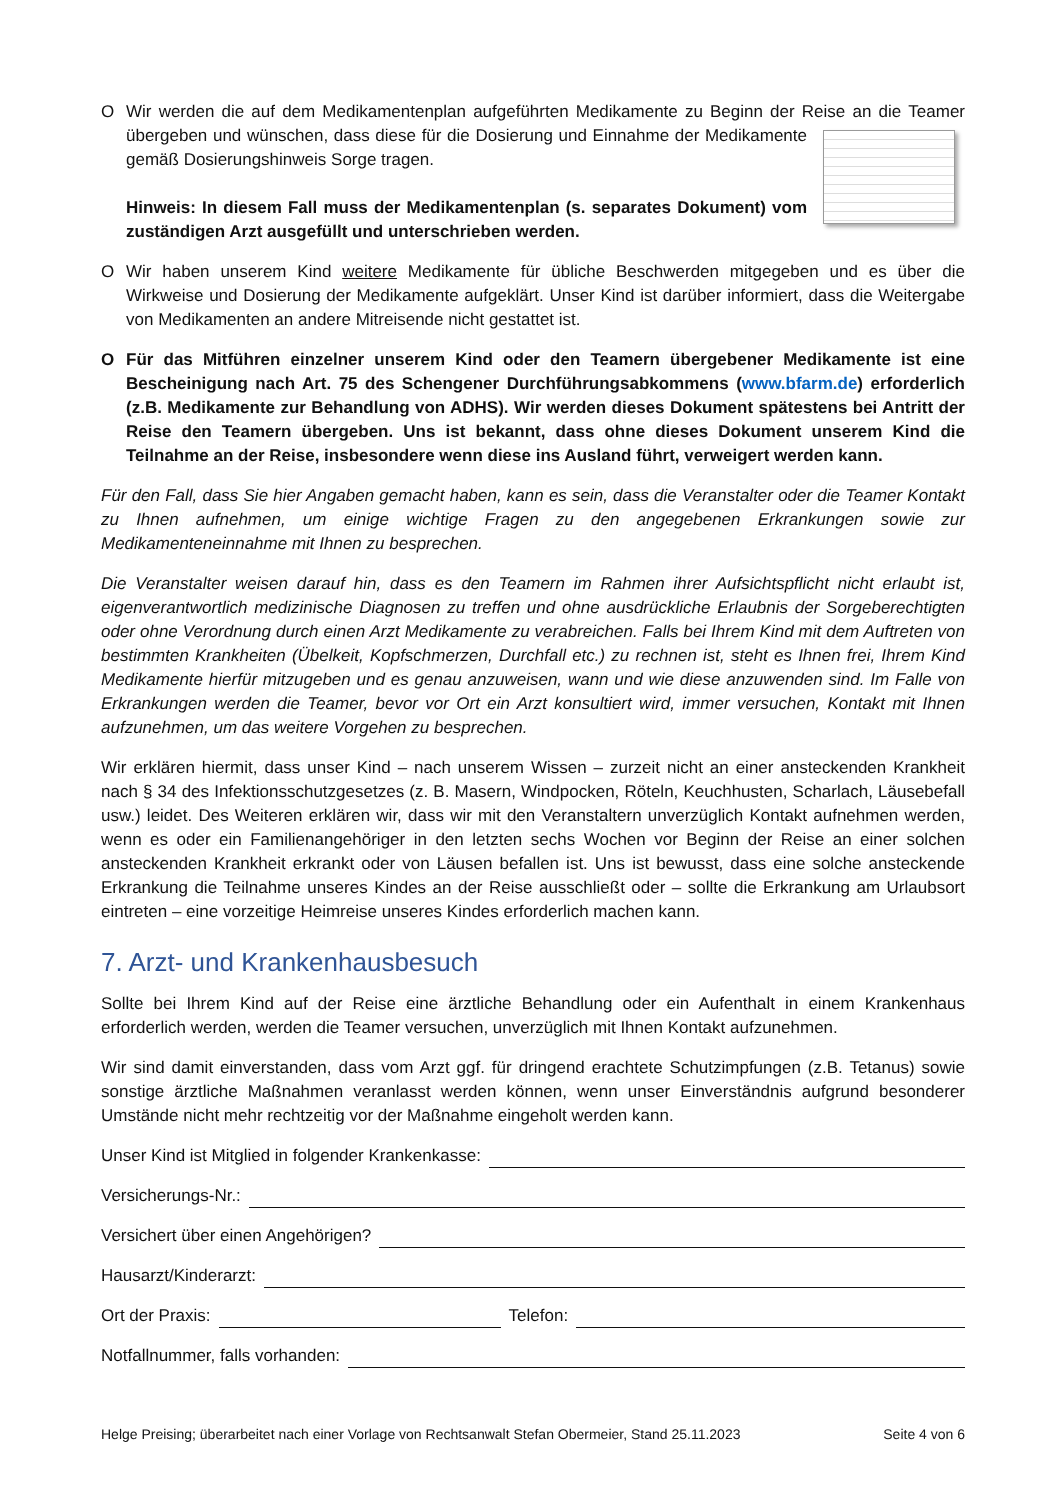O Wir werden die auf dem Medikamentenplan aufgeführten Medikamente zu Beginn der Reise an die
Teamer übergeben und wünschen, dass diese für die Dosierung und Einnahme der Medikamente gemäß Dosierungshinweis Sorge tragen.
Hinweis: In diesem Fall muss der Medikamentenplan (s. separates Dokument) vom zuständigen Arzt ausgefüllt und unterschrieben werden.
O Wir haben unserem Kind weitere Medikamente für übliche Beschwerden mitgegeben und es über die Wirkweise und Dosierung der Medikamente aufgeklärt. Unser Kind ist darüber informiert, dass die Weitergabe von Medikamenten an andere Mitreisende nicht gestattet ist.
O Für das Mitführen einzelner unserem Kind oder den Teamern übergebener Medikamente ist eine Bescheinigung nach Art. 75 des Schengener Durchführungsabkommens (www.bfarm.de) erforderlich (z.B. Medikamente zur Behandlung von ADHS). Wir werden dieses Dokument spätestens bei Antritt der Reise den Teamern übergeben. Uns ist bekannt, dass ohne dieses Dokument unserem Kind die Teilnahme an der Reise, insbesondere wenn diese ins Ausland führt, verweigert werden kann.
Für den Fall, dass Sie hier Angaben gemacht haben, kann es sein, dass die Veranstalter oder die Teamer Kontakt zu Ihnen aufnehmen, um einige wichtige Fragen zu den angegebenen Erkrankungen sowie zur Medikamenteneinnahme mit Ihnen zu besprechen.
Die Veranstalter weisen darauf hin, dass es den Teamern im Rahmen ihrer Aufsichtspflicht nicht erlaubt ist, eigenverantwortlich medizinische Diagnosen zu treffen und ohne ausdrückliche Erlaubnis der Sorgeberechtigten oder ohne Verordnung durch einen Arzt Medikamente zu verabreichen. Falls bei Ihrem Kind mit dem Auftreten von bestimmten Krankheiten (Übelkeit, Kopfschmerzen, Durchfall etc.) zu rechnen ist, steht es Ihnen frei, Ihrem Kind Medikamente hierfür mitzugeben und es genau anzuweisen, wann und wie diese anzuwenden sind. Im Falle von Erkrankungen werden die Teamer, bevor vor Ort ein Arzt konsultiert wird, immer versuchen, Kontakt mit Ihnen aufzunehmen, um das weitere Vorgehen zu besprechen.
Wir erklären hiermit, dass unser Kind – nach unserem Wissen – zurzeit nicht an einer ansteckenden Krankheit nach § 34 des Infektionsschutzgesetzes (z. B. Masern, Windpocken, Röteln, Keuchhusten, Scharlach, Läusebefall usw.) leidet. Des Weiteren erklären wir, dass wir mit den Veranstaltern unverzüglich Kontakt aufnehmen werden, wenn es oder ein Familienangehöriger in den letzten sechs Wochen vor Beginn der Reise an einer solchen ansteckenden Krankheit erkrankt oder von Läusen befallen ist. Uns ist bewusst, dass eine solche ansteckende Erkrankung die Teilnahme unseres Kindes an der Reise ausschließt oder – sollte die Erkrankung am Urlaubsort eintreten – eine vorzeitige Heimreise unseres Kindes erforderlich machen kann.
7. Arzt- und Krankenhausbesuch
Sollte bei Ihrem Kind auf der Reise eine ärztliche Behandlung oder ein Aufenthalt in einem Krankenhaus erforderlich werden, werden die Teamer versuchen, unverzüglich mit Ihnen Kontakt aufzunehmen.
Wir sind damit einverstanden, dass vom Arzt ggf. für dringend erachtete Schutzimpfungen (z.B. Tetanus) sowie sonstige ärztliche Maßnahmen veranlasst werden können, wenn unser Einverständnis aufgrund besonderer Umstände nicht mehr rechtzeitig vor der Maßnahme eingeholt werden kann.
Unser Kind ist Mitglied in folgender Krankenkasse:
Versicherungs-Nr.:
Versichert über einen Angehörigen?
Hausarzt/Kinderarzt:
Ort der Praxis: Telefon:
Notfallnummer, falls vorhanden:
Helge Preising; überarbeitet nach einer Vorlage von Rechtsanwalt Stefan Obermeier, Stand 25.11.2023 Seite 4 von 6